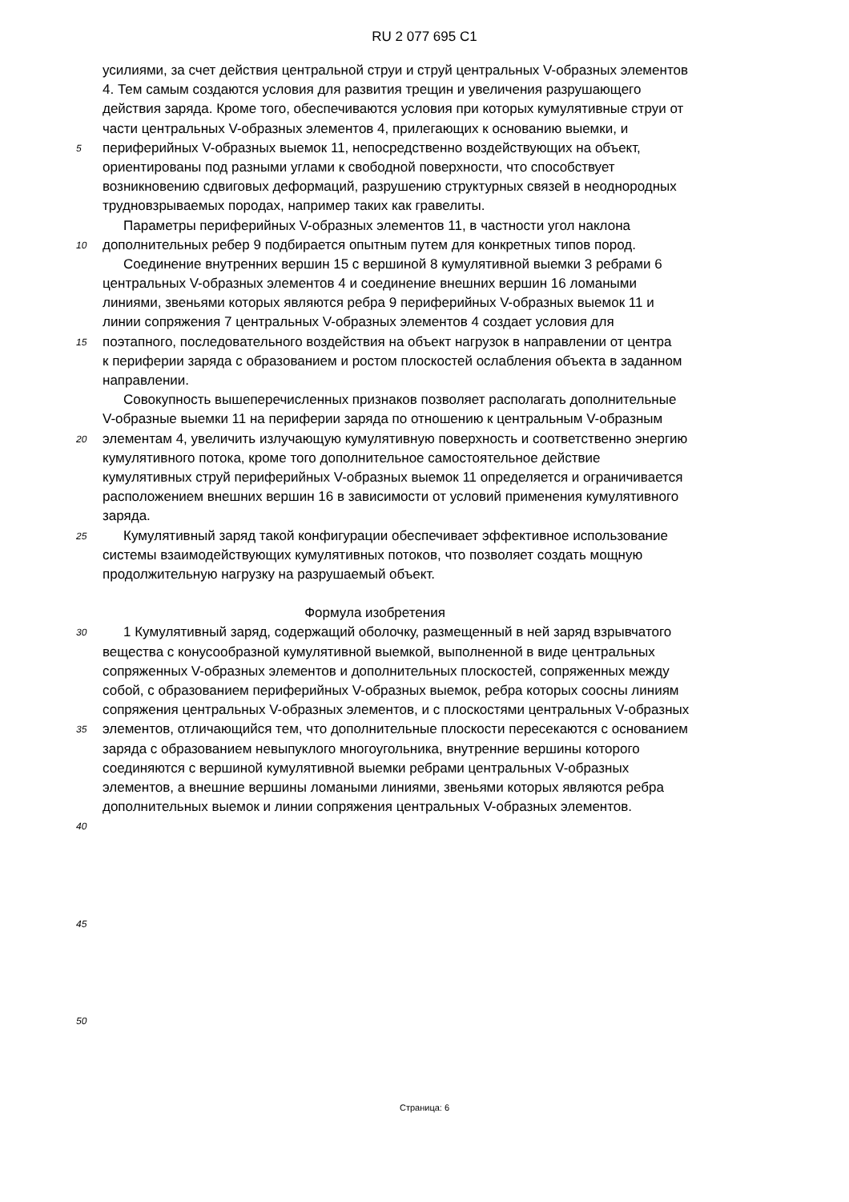RU 2 077 695 C1
усилиями, за счет действия центральной струи и струй центральных V-образных элементов
4. Тем самым создаются условия для развития трещин и увеличения разрушающего
действия заряда. Кроме того, обеспечиваются условия при которых кумулятивные струи от
части центральных V-образных элементов 4, прилегающих к основанию выемки, и
5 периферийных V-образных выемок 11, непосредственно воздействующих на объект,
ориентированы под разными углами к свободной поверхности, что способствует
возникновению сдвиговых деформаций, разрушению структурных связей в неоднородных
трудновзрываемых породах, например таких как гравелиты.
Параметры периферийных V-образных элементов 11, в частности угол наклона
10 дополнительных ребер 9 подбирается опытным путем для конкретных типов пород.
Соединение внутренних вершин 15 с вершиной 8 кумулятивной выемки 3 ребрами 6
центральных V-образных элементов 4 и соединение внешних вершин 16 ломаными
линиями, звеньями которых являются ребра 9 периферийных V-образных выемок 11 и
линии сопряжения 7 центральных V-образных элементов 4 создает условия для
15 поэтапного, последовательного воздействия на объект нагрузок в направлении от центра
к периферии заряда с образованием и ростом плоскостей ослабления объекта в заданном
направлении.
Совокупность вышеперечисленных признаков позволяет располагать дополнительные
V-образные выемки 11 на периферии заряда по отношению к центральным V-образным
20 элементам 4, увеличить излучающую кумулятивную поверхность и соответственно энергию
кумулятивного потока, кроме того дополнительное самостоятельное действие
кумулятивных струй периферийных V-образных выемок 11 определяется и ограничивается
расположением внешних вершин 16 в зависимости от условий применения кумулятивного
заряда.
25 Кумулятивный заряд такой конфигурации обеспечивает эффективное использование
системы взаимодействующих кумулятивных потоков, что позволяет создать мощную
продолжительную нагрузку на разрушаемый объект.
Формула изобретения
30 1 Кумулятивный заряд, содержащий оболочку, размещенный в ней заряд взрывчатого
вещества с конусообразной кумулятивной выемкой, выполненной в виде центральных
сопряженных V-образных элементов и дополнительных плоскостей, сопряженных между
собой, с образованием периферийных V-образных выемок, ребра которых соосны линиям
сопряжения центральных V-образных элементов, и с плоскостями центральных V-образных
35 элементов, отличающийся тем, что дополнительные плоскости пересекаются с основанием
заряда с образованием невыпуклого многоугольника, внутренние вершины которого
соединяются с вершиной кумулятивной выемки ребрами центральных V-образных
элементов, а внешние вершины ломаными линиями, звеньями которых являются ребра
дополнительных выемок и линии сопряжения центральных V-образных элементов.
40
45
50
Страница: 6